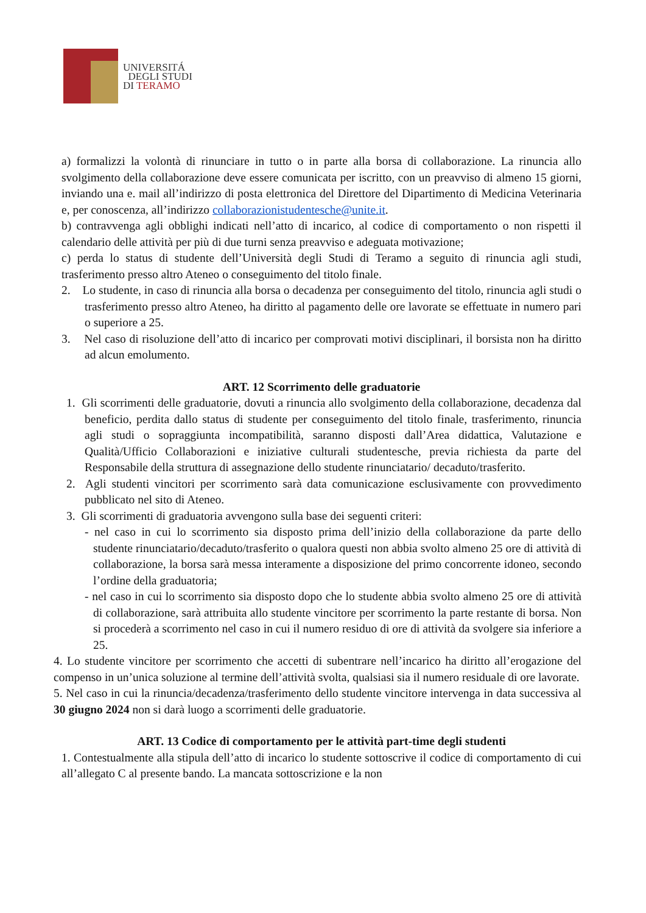UNIVERSITÁ
DEGLI STUDI
DI TERAMO
a) formalizzi la volontà di rinunciare in tutto o in parte alla borsa di collaborazione. La rinuncia allo svolgimento della collaborazione deve essere comunicata per iscritto, con un preavviso di almeno 15 giorni, inviando una e. mail all’indirizzo di posta elettronica del Direttore del Dipartimento di Medicina Veterinaria e, per conoscenza, all’indirizzo collaborazionistudentesche@unite.it.
b) contravvenga agli obblighi indicati nell’atto di incarico, al codice di comportamento o non rispetti il calendario delle attività per più di due turni senza preavviso e adeguata motivazione;
c) perda lo status di studente dell’Università degli Studi di Teramo a seguito di rinuncia agli studi, trasferimento presso altro Ateneo o conseguimento del titolo finale.
2. Lo studente, in caso di rinuncia alla borsa o decadenza per conseguimento del titolo, rinuncia agli studi o trasferimento presso altro Ateneo, ha diritto al pagamento delle ore lavorate se effettuate in numero pari o superiore a 25.
3. Nel caso di risoluzione dell’atto di incarico per comprovati motivi disciplinari, il borsista non ha diritto ad alcun emolumento.
ART. 12 Scorrimento delle graduatorie
1. Gli scorrimenti delle graduatorie, dovuti a rinuncia allo svolgimento della collaborazione, decadenza dal beneficio, perdita dallo status di studente per conseguimento del titolo finale, trasferimento, rinuncia agli studi o sopraggiunta incompatibilità, saranno disposti dall’Area didattica, Valutazione e Qualità/Ufficio Collaborazioni e iniziative culturali studentesche, previa richiesta da parte del Responsabile della struttura di assegnazione dello studente rinunciatario/ decaduto/trasferito.
2. Agli studenti vincitori per scorrimento sarà data comunicazione esclusivamente con provvedimento pubblicato nel sito di Ateneo.
3. Gli scorrimenti di graduatoria avvengono sulla base dei seguenti criteri:
- nel caso in cui lo scorrimento sia disposto prima dell’inizio della collaborazione da parte dello studente rinunciatario/decaduto/trasferito o qualora questi non abbia svolto almeno 25 ore di attività di collaborazione, la borsa sarà messa interamente a disposizione del primo concorrente idoneo, secondo l’ordine della graduatoria;
- nel caso in cui lo scorrimento sia disposto dopo che lo studente abbia svolto almeno 25 ore di attività di collaborazione, sarà attribuita allo studente vincitore per scorrimento la parte restante di borsa. Non si procederà a scorrimento nel caso in cui il numero residuo di ore di attività da svolgere sia inferiore a 25.
4. Lo studente vincitore per scorrimento che accetti di subentrare nell’incarico ha diritto all’erogazione del compenso in un’unica soluzione al termine dell’attività svolta, qualsiasi sia il numero residuale di ore lavorate.
5. Nel caso in cui la rinuncia/decadenza/trasferimento dello studente vincitore intervenga in data successiva al 30 giugno 2024 non si darà luogo a scorrimenti delle graduatorie.
ART. 13 Codice di comportamento per le attività part-time degli studenti
1. Contestualmente alla stipula dell’atto di incarico lo studente sottoscrive il codice di comportamento di cui all’allegato C al presente bando. La mancata sottoscrizione e la non